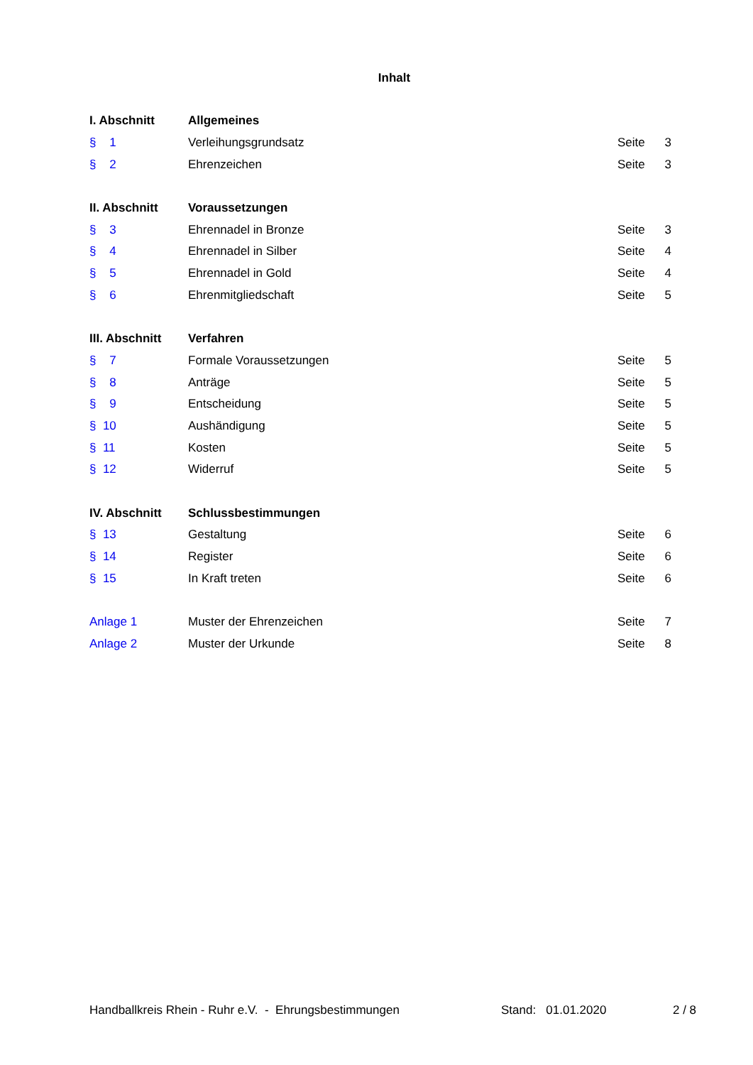Inhalt
| I. Abschnitt | Allgemeines | | |
| § 1 | Verleihungsgrundsatz | Seite | 3 |
| § 2 | Ehrenzeichen | Seite | 3 |
| II. Abschnitt | Voraussetzungen | | |
| § 3 | Ehrennadel in Bronze | Seite | 3 |
| § 4 | Ehrennadel in Silber | Seite | 4 |
| § 5 | Ehrennadel in Gold | Seite | 4 |
| § 6 | Ehrenmitgliedschaft | Seite | 5 |
| III. Abschnitt | Verfahren | | |
| § 7 | Formale Voraussetzungen | Seite | 5 |
| § 8 | Anträge | Seite | 5 |
| § 9 | Entscheidung | Seite | 5 |
| § 10 | Aushändigung | Seite | 5 |
| § 11 | Kosten | Seite | 5 |
| § 12 | Widerruf | Seite | 5 |
| IV. Abschnitt | Schlussbestimmungen | | |
| § 13 | Gestaltung | Seite | 6 |
| § 14 | Register | Seite | 6 |
| § 15 | In Kraft treten | Seite | 6 |
| Anlage 1 | Muster der Ehrenzeichen | Seite | 7 |
| Anlage 2 | Muster der Urkunde | Seite | 8 |
Handballkreis Rhein - Ruhr e.V. - Ehrungsbestimmungen Stand: 01.01.2020 2 / 8